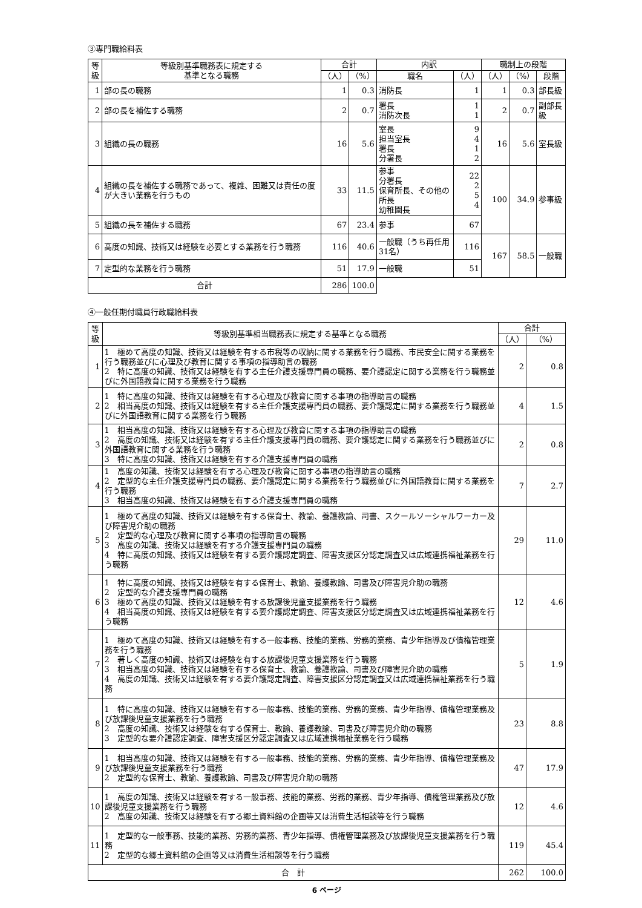③専門職給料表
| 等級 | 等級別基準職務表に規定する 基準となる職務 | 合計 | | 内訳 | | 職制上の段階 | | |
| --- | --- | --- | --- | --- | --- | --- | --- | --- |
| | | （人） | （%） | 職名 | （人） | （人） | （%） | 段階 |
| 1 | 部の長の職務 | 1 | 0.3 | 消防長 | 1 | 1 | 0.3 | 部長級 |
| 2 | 部の長を補佐する職務 | 2 | 0.7 | 署長 消防次長 | 1 1 | 2 | 0.7 | 副部長級 |
| 3 | 組織の長の職務 | 16 | 5.6 | 室長 担当室長 署長 分署長 | 9 4 1 2 | 16 | 5.6 | 室長級 |
| 4 | 組織の長を補佐する職務であって、複雑、困難又は責任の度が大きい業務を行うもの | 33 | 11.5 | 参事 分署長 保育所長、その他の所長 幼稚園長 | 22 2 5 4 | 100 | 34.9 | 参事級 |
| 5 | 組織の長を補佐する職務 | 67 | 23.4 | 参事 | 67 | | | |
| 6 | 高度の知識、技術又は経験を必要とする業務を行う職務 | 116 | 40.6 | 一般職（うち再任用31名） | 116 | 167 | 58.5 | 一般職 |
| 7 | 定型的な業務を行う職務 | 51 | 17.9 | 一般職 | 51 | | | |
| 合計 | | 286 | 100.0 | | | | | |
④一般任期付職員行政職給料表
| 等級 | 等級別基準相当職務表に規定する基準となる職務 | 合計 | |
| --- | --- | --- | --- |
| | | （人） | （%） |
| 1 | 1 極めて高度の知識、技術又は経験を有する市税等の収納に関する業務を行う職務、市民安全に関する業務を行う職務並びに心理及び教育に関する事項の指導助言の職務 2 特に高度の知識、技術又は経験を有する主任介護支援専門員の職務、要介護認定に関する業務を行う職務並びに外国語教育に関する業務を行う職務 | 2 | 0.8 |
| 2 | 1 特に高度の知識、技術又は経験を有する心理及び教育に関する事項の指導助言の職務 2 相当高度の知識、技術又は経験を有する主任介護支援専門員の職務、要介護認定に関する業務を行う職務並びに外国語教育に関する業務を行う職務 | 4 | 1.5 |
| 3 | 1 相当高度の知識、技術又は経験を有する心理及び教育に関する事項の指導助言の職務 2 高度の知識、技術又は経験を有する主任介護支援専門員の職務、要介護認定に関する業務を行う職務並びに外国語教育に関する業務を行う職務 3 特に高度の知識、技術又は経験を有する介護支援専門員の職務 | 2 | 0.8 |
| 4 | 1 高度の知識、技術又は経験を有する心理及び教育に関する事項の指導助言の職務 2 定型的な主任介護支援専門員の職務、要介護認定に関する業務を行う職務並びに外国語教育に関する業務を行う職務 3 相当高度の知識、技術又は経験を有する介護支援専門員の職務 | 7 | 2.7 |
| 5 | 1 極めて高度の知識、技術又は経験を有する保育士、教諭、養護教諭、司書、スクールソーシャルワーカー及び障害児介助の職務 2 定型的な心理及び教育に関する事項の指導助言の職務 3 高度の知識、技術又は経験を有する介護支援専門員の職務 4 特に高度の知識、技術又は経験を有する要介護認定調査、障害支援区分認定調査又は広域連携福祉業務を行う職務 | 29 | 11.0 |
| 6 | 1 特に高度の知識、技術又は経験を有する保育士、教諭、養護教諭、司書及び障害児介助の職務 2 定型的な介護支援専門員の職務 3 極めて高度の知識、技術又は経験を有する放課後児童支援業務を行う職務 4 相当高度の知識、技術又は経験を有する要介護認定調査、障害支援区分認定調査又は広域連携福祉業務を行う職務 | 12 | 4.6 |
| 7 | 1 極めて高度の知識、技術又は経験を有する一般事務、技能的業務、労務的業務、青少年指導及び債権管理業務を行う職務 2 著しく高度の知識、技術又は経験を有する放課後児童支援業務を行う職務 3 相当高度の知識、技術又は経験を有する保育士、教諭、養護教諭、司書及び障害児介助の職務 4 高度の知識、技術又は経験を有する要介護認定調査、障害支援区分認定調査又は広域連携福祉業務を行う職務 | 5 | 1.9 |
| 8 | 1 特に高度の知識、技術又は経験を有する一般事務、技能的業務、労務的業務、青少年指導、債権管理業務及び放課後児童支援業務を行う職務 2 高度の知識、技術又は経験を有する保育士、教諭、養護教諭、司書及び障害児介助の職務 3 定型的な要介護認定調査、障害支援区分認定調査又は広域連携福祉業務を行う職務 | 23 | 8.8 |
| 9 | 1 相当高度の知識、技術又は経験を有する一般事務、技能的業務、労務的業務、青少年指導、債権管理業務及び放課後児童支援業務を行う職務 2 定型的な保育士、教諭、養護教諭、司書及び障害児介助の職務 | 47 | 17.9 |
| 10 | 1 高度の知識、技術又は経験を有する一般事務、技能的業務、労務的業務、青少年指導、債権管理業務及び放課後児童支援業務を行う職務 2 高度の知識、技術又は経験を有する郷土資料館の企画等又は消費生活相談等を行う職務 | 12 | 4.6 |
| 11 | 1 定型的な一般事務、技能的業務、労務的業務、青少年指導、債権管理業務及び放課後児童支援業務を行う職務 2 定型的な郷土資料館の企画等又は消費生活相談等を行う職務 | 119 | 45.4 |
| 合 計 | | 262 | 100.0 |
6 ページ